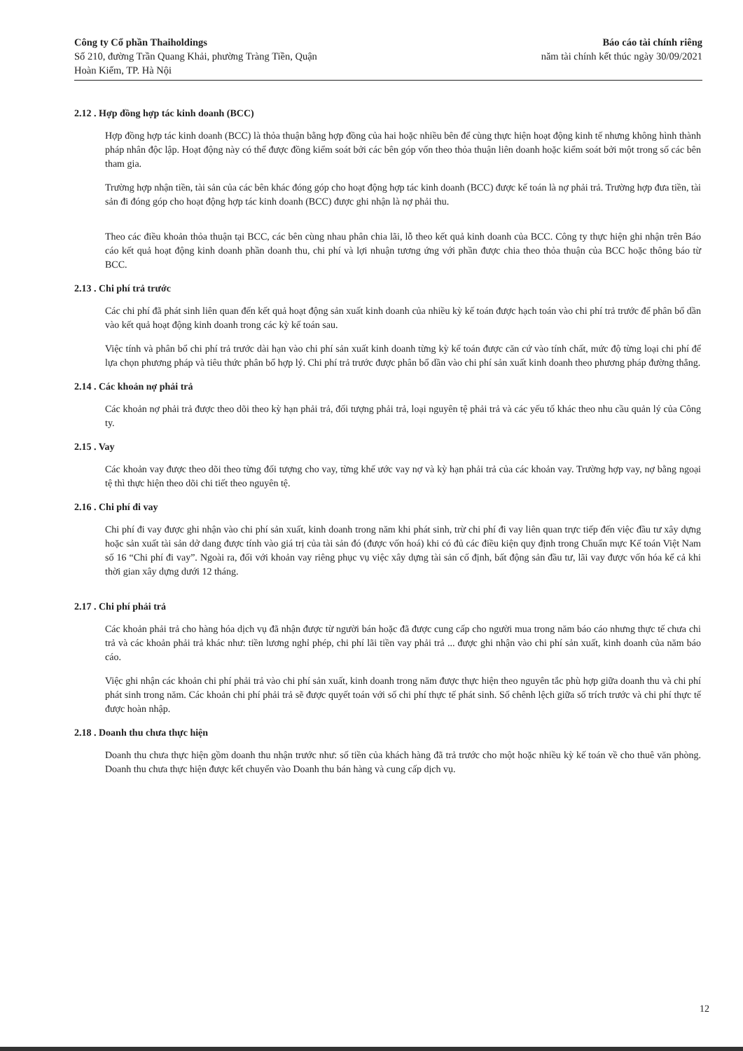Công ty Cổ phần Thaiholdings
Số 210, đường Trần Quang Khải, phường Tràng Tiền, Quận
Hoàn Kiếm, TP. Hà Nội
Báo cáo tài chính riêng
năm tài chính kết thúc ngày 30/09/2021
2.12 . Hợp đồng hợp tác kinh doanh (BCC)
Hợp đồng hợp tác kinh doanh (BCC) là thỏa thuận bằng hợp đồng của hai hoặc nhiều bên để cùng thực hiện hoạt động kinh tế nhưng không hình thành pháp nhân độc lập. Hoạt động này có thể được đồng kiểm soát bởi các bên góp vốn theo thỏa thuận liên doanh hoặc kiểm soát bởi một trong số các bên tham gia.
Trường hợp nhận tiền, tài sản của các bên khác đóng góp cho hoạt động hợp tác kinh doanh (BCC) được kế toán là nợ phải trả. Trường hợp đưa tiền, tài sản đi đóng góp cho hoạt động hợp tác kinh doanh (BCC) được ghi nhận là nợ phải thu.
Theo các điều khoản thỏa thuận tại BCC, các bên cùng nhau phân chia lãi, lỗ theo kết quả kinh doanh của BCC. Công ty thực hiện ghi nhận trên Báo cáo kết quả hoạt động kinh doanh phần doanh thu, chi phí và lợi nhuận tương ứng với phần được chia theo thỏa thuận của BCC hoặc thông báo từ BCC.
2.13 . Chi phí trả trước
Các chi phí đã phát sinh liên quan đến kết quả hoạt động sản xuất kinh doanh của nhiều kỳ kế toán được hạch toán vào chi phí trả trước để phân bổ dần vào kết quả hoạt động kinh doanh trong các kỳ kế toán sau.
Việc tính và phân bổ chi phí trả trước dài hạn vào chi phí sản xuất kinh doanh từng kỳ kế toán được căn cứ vào tính chất, mức độ từng loại chi phí để lựa chọn phương pháp và tiêu thức phân bổ hợp lý. Chi phí trả trước được phân bổ dần vào chi phí sản xuất kinh doanh theo phương pháp đường thẳng.
2.14 . Các khoản nợ phải trả
Các khoản nợ phải trả được theo dõi theo kỳ hạn phải trả, đối tượng phải trả, loại nguyên tệ phải trả và các yếu tố khác theo nhu cầu quản lý của Công ty.
2.15 . Vay
Các khoản vay được theo dõi theo từng đối tượng cho vay, từng khế ước vay nợ và kỳ hạn phải trả của các khoản vay. Trường hợp vay, nợ bằng ngoại tệ thì thực hiện theo dõi chi tiết theo nguyên tệ.
2.16 . Chi phí đi vay
Chi phí đi vay được ghi nhận vào chi phí sản xuất, kinh doanh trong năm khi phát sinh, trừ chi phí đi vay liên quan trực tiếp đến việc đầu tư xây dựng hoặc sản xuất tài sản dở dang được tính vào giá trị của tài sản đó (được vốn hoá) khi có đủ các điều kiện quy định trong Chuẩn mực Kế toán Việt Nam số 16 “Chi phí đi vay”. Ngoài ra, đối với khoản vay riêng phục vụ việc xây dựng tài sản cố định, bất động sản đầu tư, lãi vay được vốn hóa kể cả khi thời gian xây dựng dưới 12 tháng.
2.17 . Chi phí phải trả
Các khoản phải trả cho hàng hóa dịch vụ đã nhận được từ người bán hoặc đã được cung cấp cho người mua trong năm báo cáo nhưng thực tế chưa chi trả và các khoản phải trả khác như: tiền lương nghỉ phép, chi phí lãi tiền vay phải trả ... được ghi nhận vào chi phí sản xuất, kinh doanh của năm báo cáo.
Việc ghi nhận các khoản chi phí phải trả vào chi phí sản xuất, kinh doanh trong năm được thực hiện theo nguyên tắc phù hợp giữa doanh thu và chi phí phát sinh trong năm. Các khoản chi phí phải trả sẽ được quyết toán với số chi phí thực tế phát sinh. Số chênh lệch giữa số trích trước và chi phí thực tế được hoàn nhập.
2.18 . Doanh thu chưa thực hiện
Doanh thu chưa thực hiện gồm doanh thu nhận trước như: số tiền của khách hàng đã trả trước cho một hoặc nhiều kỳ kế toán về cho thuê văn phòng. Doanh thu chưa thực hiện được kết chuyển vào Doanh thu bán hàng và cung cấp dịch vụ.
12